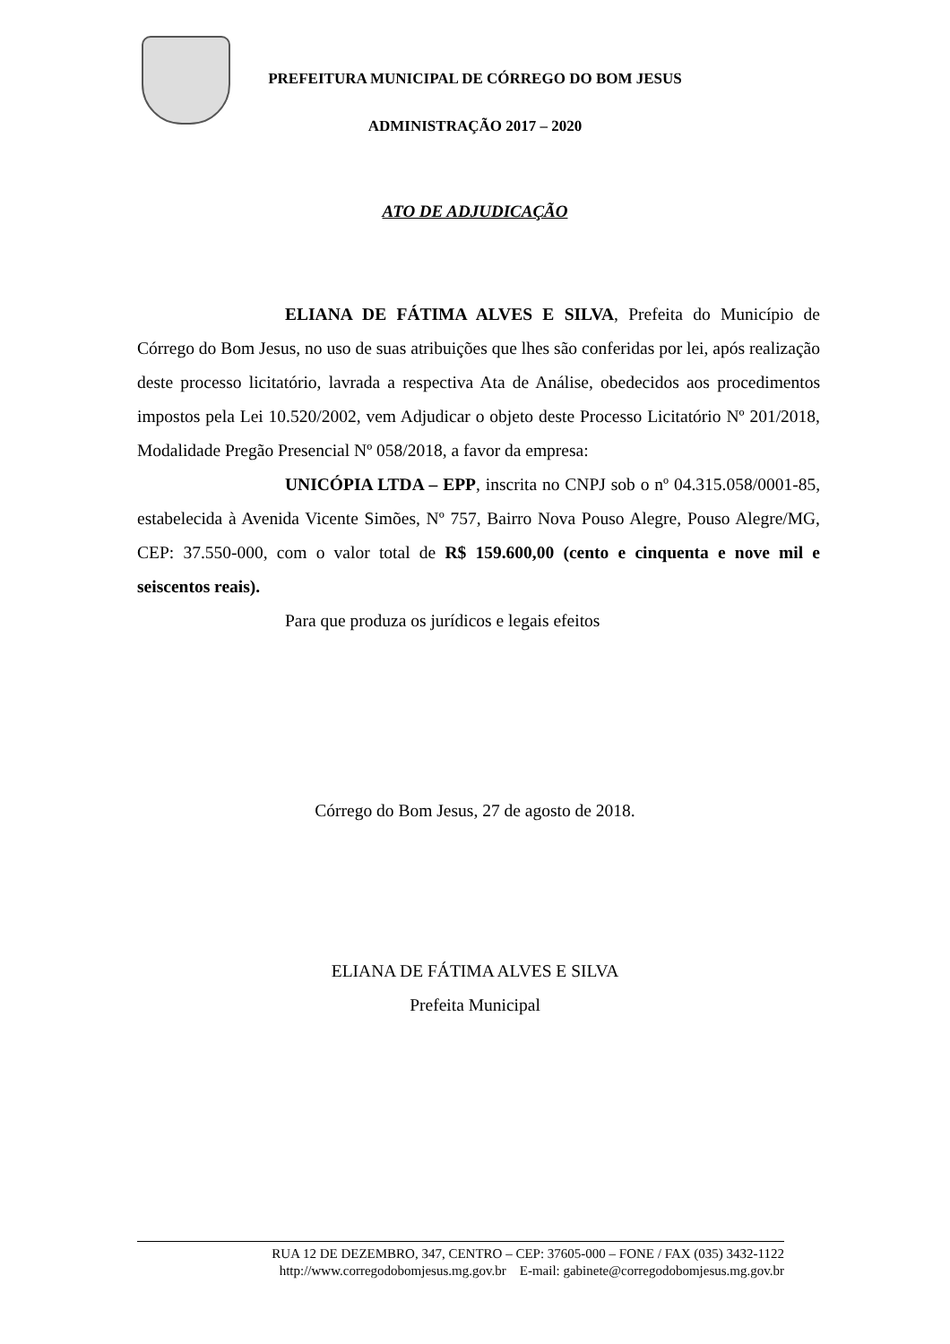PREFEITURA MUNICIPAL DE CÓRREGO DO BOM JESUS
ADMINISTRAÇÃO 2017 – 2020
ATO DE ADJUDICAÇÃO
ELIANA DE FÁTIMA ALVES E SILVA, Prefeita do Município de Córrego do Bom Jesus, no uso de suas atribuições que lhes são conferidas por lei, após realização deste processo licitatório, lavrada a respectiva Ata de Análise, obedecidos aos procedimentos impostos pela Lei 10.520/2002, vem Adjudicar o objeto deste Processo Licitatório Nº 201/2018, Modalidade Pregão Presencial Nº 058/2018, a favor da empresa:
UNICÓPIA LTDA – EPP, inscrita no CNPJ sob o nº 04.315.058/0001-85, estabelecida à Avenida Vicente Simões, Nº 757, Bairro Nova Pouso Alegre, Pouso Alegre/MG, CEP: 37.550-000, com o valor total de R$ 159.600,00 (cento e cinquenta e nove mil e seiscentos reais).
Para que produza os jurídicos e legais efeitos
Córrego do Bom Jesus, 27 de agosto de 2018.
ELIANA DE FÁTIMA ALVES E SILVA
Prefeita Municipal
RUA 12 DE DEZEMBRO, 347, CENTRO – CEP: 37605-000 – FONE / FAX (035) 3432-1122
http://www.corregodobomjesus.mg.gov.br E-mail: gabinete@corregodobomjesus.mg.gov.br